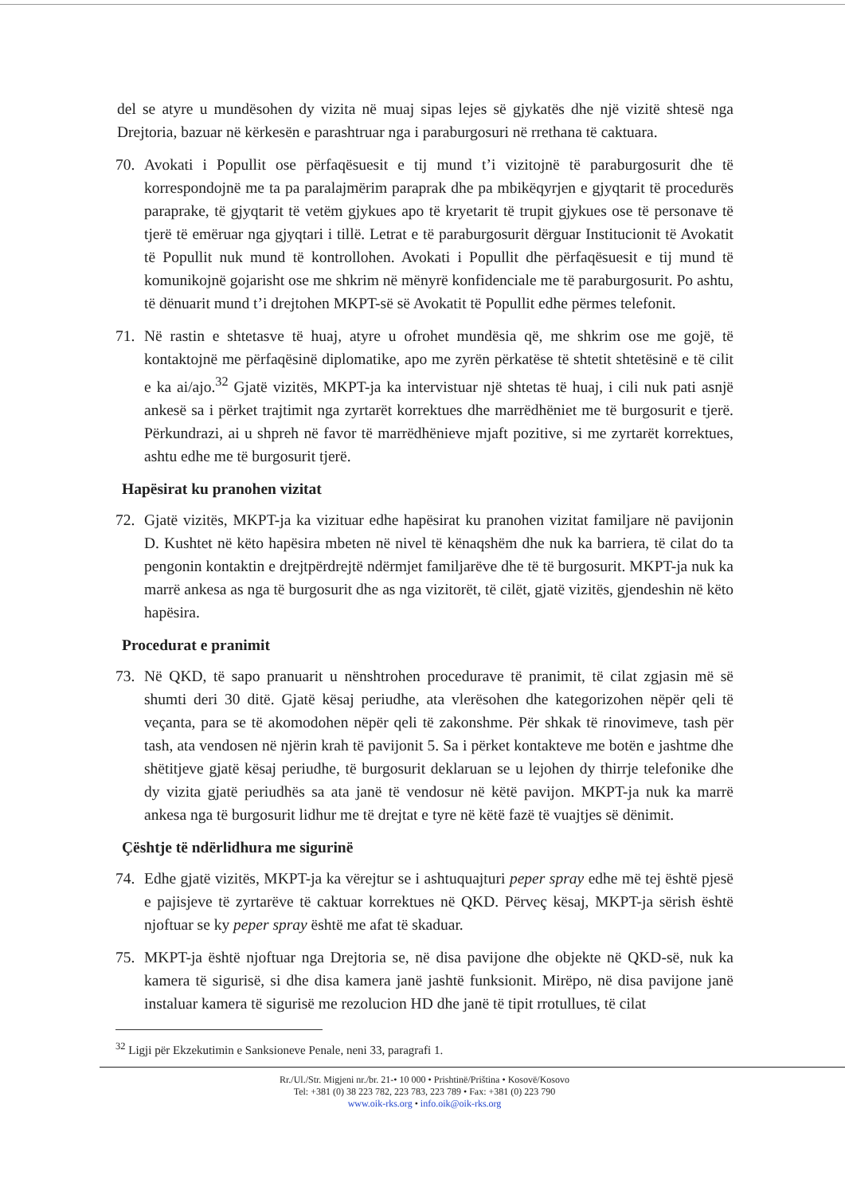del se atyre u mundësohen dy vizita në muaj sipas lejes së gjykatës dhe një vizitë shtesë nga Drejtoria, bazuar në kërkesën e parashtruar nga i paraburgosuri në rrethana të caktuara.
70. Avokati i Popullit ose përfaqësuesit e tij mund t’i vizitojnë të paraburgosurit dhe të korrespondojnë me ta pa paralajmërim paraprak dhe pa mbikëqyrjen e gjyqtarit të procedurës paraprake, të gjyqtarit të vetëm gjykues apo të kryetarit të trupit gjykues ose të personave të tjerë të emëruar nga gjyqtari i tillë. Letrat e të paraburgosurit dërguar Institucionit të Avokatit të Popullit nuk mund të kontrollohen. Avokati i Popullit dhe përfaqësuesit e tij mund të komunikojnë gojarisht ose me shkrim në mënyrë konfidenciale me të paraburgosurit. Po ashtu, të dënuarit mund t’i drejtohen MKPT-së së Avokatit të Popullit edhe përmes telefonit.
71. Në rastin e shtetasve të huaj, atyre u ofrohet mundësia që, me shkrim ose me gojë, të kontaktojnë me përfaqësinë diplomatike, apo me zyrën përkatëse të shtetit shtetësinë e të cilit e ka ai/ajo.<sup>32</sup> Gjatë vizitës, MKPT-ja ka intervistuar një shtetas të huaj, i cili nuk pati asnjë ankesë sa i përket trajtimit nga zyrtarët korrektues dhe marrëdhëniet me të burgosurit e tjerë. Përkundrazi, ai u shpreh në favor të marrëdhënieve mjaft pozitive, si me zyrtarët korrektues, ashtu edhe me të burgosurit tjerë.
Hapësirat ku pranohen vizitat
72. Gjatë vizitës, MKPT-ja ka vizituar edhe hapësirat ku pranohen vizitat familjare në pavijonin D. Kushtet në këto hapësira mbeten në nivel të kënaqshëm dhe nuk ka barriera, të cilat do ta pengonin kontaktin e drejtpërdrejtë ndërmjet familjarëve dhe të të burgosurit. MKPT-ja nuk ka marrë ankesa as nga të burgosurit dhe as nga vizitorët, të cilët, gjatë vizitës, gjendeshin në këto hapësira.
Procedurat e pranimit
73. Në QKD, të sapo pranuarit u nënshtrohen procedurave të pranimit, të cilat zgjasin më së shumti deri 30 ditë. Gjatë kësaj periudhe, ata vlerësohen dhe kategorizohen nëpër qeli të veçanta, para se të akomodohen nëpër qeli të zakonshme. Për shkak të rinovimeve, tash për tash, ata vendosen në njërin krah të pavijonit 5. Sa i përket kontakteve me botën e jashtme dhe shëtitjeve gjatë kësaj periudhe, të burgosurit deklaruan se u lejohen dy thirrje telefonike dhe dy vizita gjatë periudhës sa ata janë të vendosur në këtë pavijon. MKPT-ja nuk ka marrë ankesa nga të burgosurit lidhur me të drejtat e tyre në këtë fazë të vuajtjes së dënimit.
Çështje të ndërlidhura me sigurinë
74. Edhe gjatë vizitës, MKPT-ja ka vërejtur se i ashtuquajturi peper spray edhe më tej është pjesë e pajisjeve të zyrtarëve të caktuar korrektues në QKD. Përveç kësaj, MKPT-ja sërish është njoftuar se ky peper spray është me afat të skaduar.
75. MKPT-ja është njoftuar nga Drejtoria se, në disa pavijone dhe objekte në QKD-së, nuk ka kamera të sigurisë, si dhe disa kamera janë jashtë funksionit. Mirëpo, në disa pavijone janë instaluar kamera të sigurisë me rezolucion HD dhe janë të tipit rrotullues, të cilat
<sup>32</sup> Ligji për Ekzekutimin e Sanksioneve Penale, neni 33, paragrafi 1.
Rr./Ul./Str. Migjeni nr./br. 21-• 10 000 • Prishtinë/Priština • Kosovë/Kosovo
Tel: +381 (0) 38 223 782, 223 783, 223 789 • Fax: +381 (0) 223 790
www.oik-rks.org • info.oik@oik-rks.org